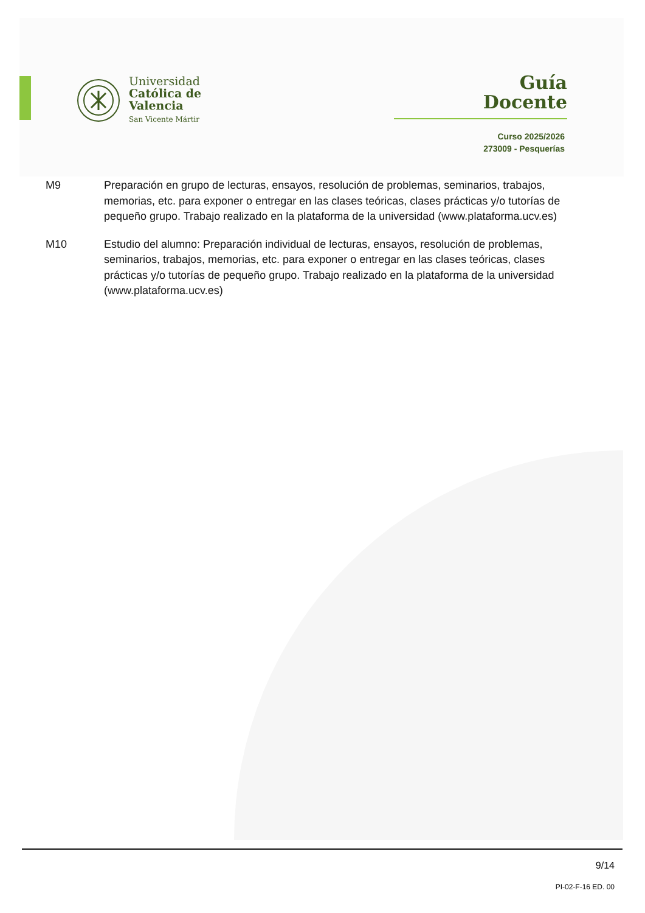Universidad
Católica de
Valencia
San Vicente Mártir
Guía
Docente
Curso 2025/2026
273009 - Pesquerías
M9 Preparación en grupo de lecturas, ensayos, resolución de problemas, seminarios, trabajos, memorias, etc. para exponer o entregar en las clases teóricas, clases prácticas y/o tutorías de pequeño grupo. Trabajo realizado en la plataforma de la universidad (www.plataforma.ucv.es)
M10 Estudio del alumno: Preparación individual de lecturas, ensayos, resolución de problemas, seminarios, trabajos, memorias, etc. para exponer o entregar en las clases teóricas, clases prácticas y/o tutorías de pequeño grupo. Trabajo realizado en la plataforma de la universidad (www.plataforma.ucv.es)
9/14
PI-02-F-16 ED. 00